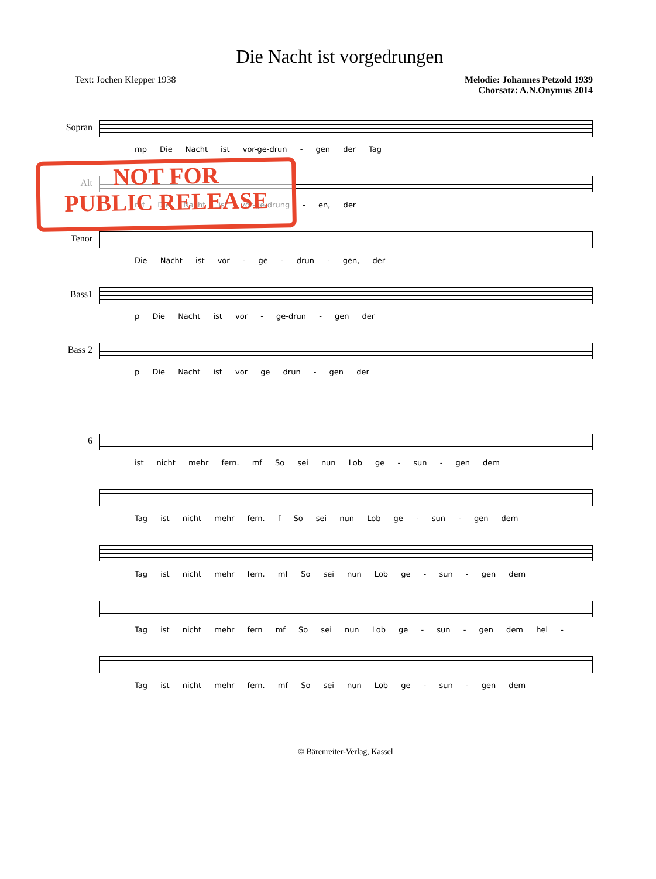Die Nacht ist vorgedrungen
Text: Jochen Klepper 1938 Melodie: Johannes Petzold 1939
Chorsatz: A.N.Onymus 2014
Sopran
mp Die Nacht ist vor-ge-drun - gen der Tag
Alt
mf Die Nacht ist vor-ge-drung - en, der
Tenor
Die Nacht ist vor - ge - drun - gen, der
Bass1
p Die Nacht ist vor - ge-drun - gen der
Bass 2
p Die Nacht ist vor ge drun - gen der
6
ist nicht mehr fern. mf So sei nun Lob ge - sun - gen dem
Tag ist nicht mehr fern. f So sei nun Lob ge - sun - gen dem
Tag ist nicht mehr fern. mf So sei nun Lob ge - sun - gen dem
Tag ist nicht mehr fern mf So sei nun Lob ge - sun - gen dem hel -
Tag ist nicht mehr fern. mf So sei nun Lob ge - sun - gen dem
NOT FOR
PUBLIC RELEASE
© Bärenreiter-Verlag, Kassel